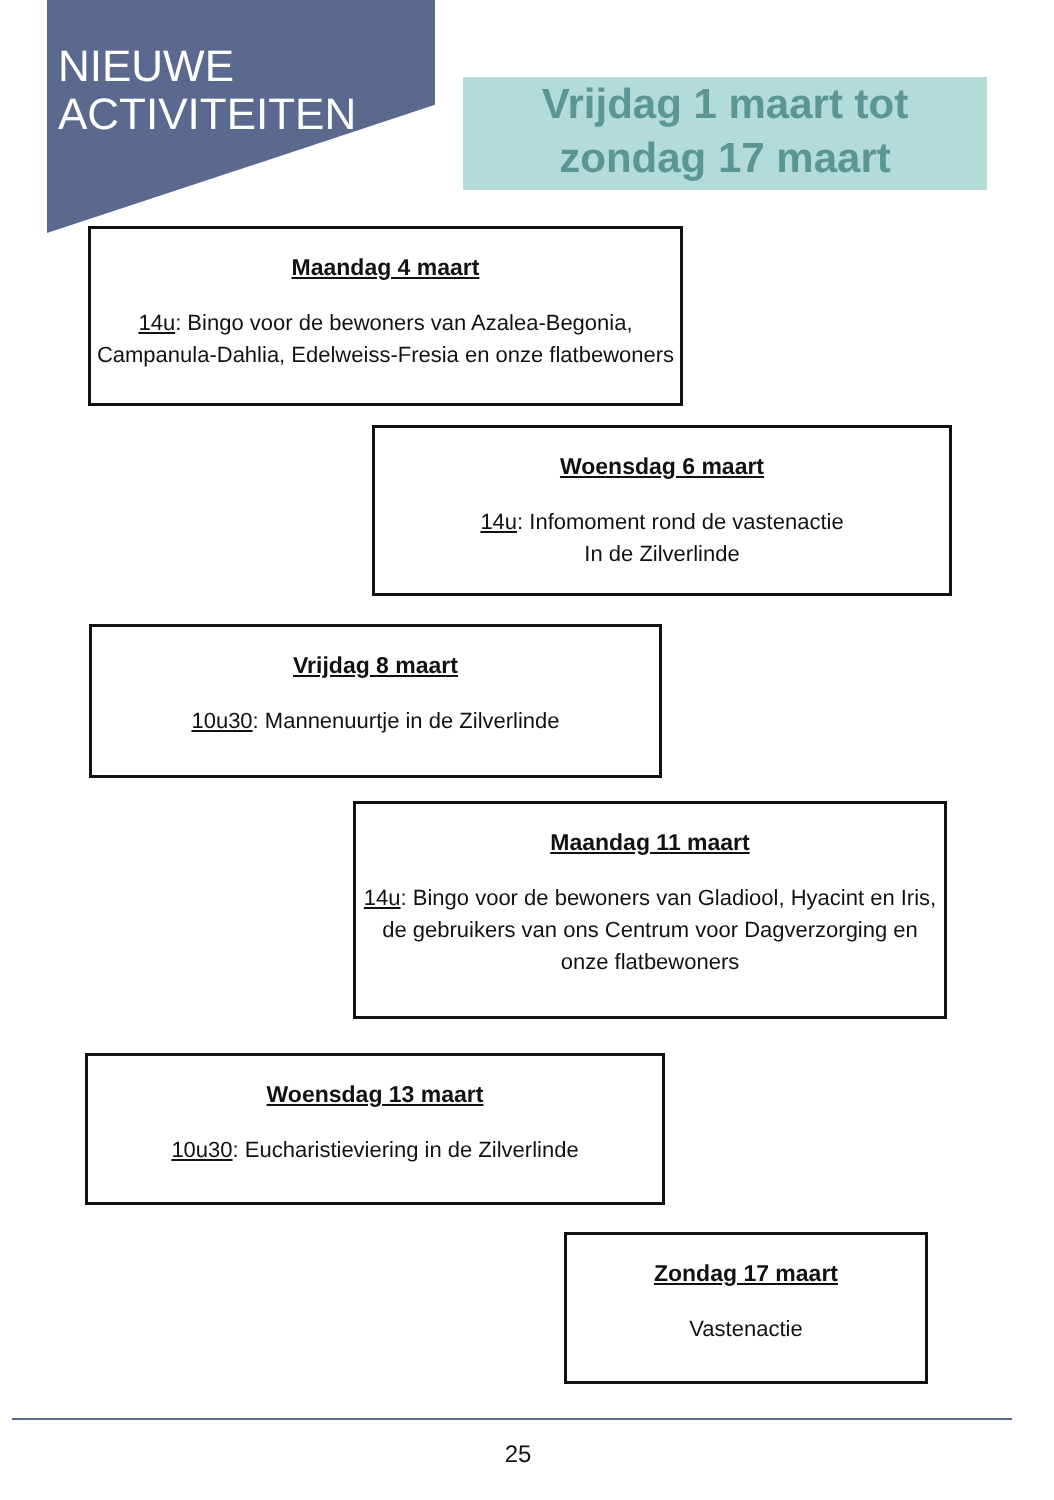NIEUWE
ACTIVITEITEN
Vrijdag 1 maart tot zondag 17 maart
Maandag 4 maart
14u: Bingo voor de bewoners van Azalea-Begonia, Campanula-Dahlia, Edelweiss-Fresia en onze flatbewoners
Woensdag 6 maart
14u: Infomoment rond de vastenactie
In de Zilverlinde
Vrijdag 8 maart
10u30: Mannenuurtje in de Zilverlinde
Maandag 11 maart
14u: Bingo voor de bewoners van Gladiool, Hyacint en Iris, de gebruikers van ons Centrum voor Dagverzorging en onze flatbewoners
Woensdag 13 maart
10u30: Eucharistieviering in de Zilverlinde
Zondag 17 maart
Vastenactie
25